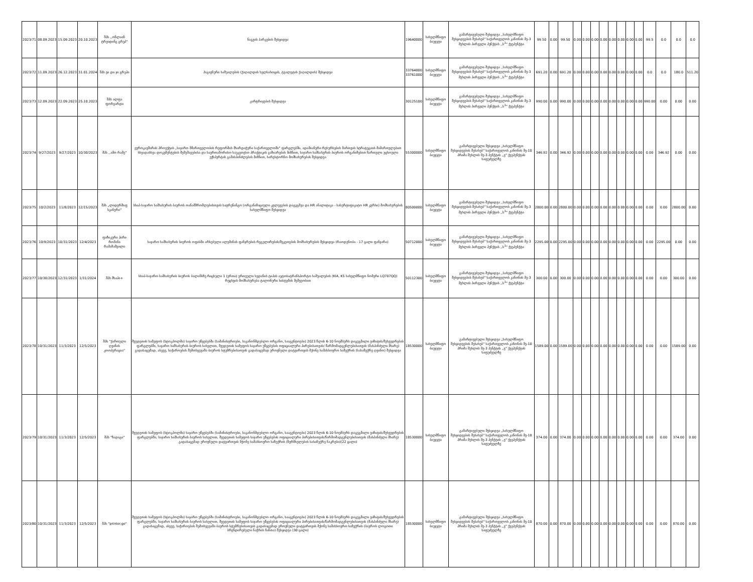| 2023/71 | 08.09.2023 | 15.09.2023 | 20.10.2023 | შპს ,,ონლაინ ტრეიდინგ გრუპ" | ნაგვის პარკების შესყიდვა | 19640000 | სახელმწიფო ბიუჯეტი | გამარტივებული შესყიდვა ,,სახელმწიფო შესყიდვების შესახებ" საქართველოს კანონის მე-3 მუხლის პირველი პუნქტის ,,ს<sup>1</sup>" ქვეპუნქტი | 99.50 | 0.00 | 99.50 | 0.00 | 0.00 | 0.00 | 0.00 | 0.00 | 0.00 | 0.00 | 0.00 | 99.5 | 0.0 | 0.0 | 0.0 |
| 2023/72 | 11.09.2023 | 26.12.2023 | 31.01.2024 | შპს ვი დი ჯი გრუპი | ჰიგიენური საშუალების (ქაღალდის ხელსახოცის, ტუალეტის ქაღალდის) შესყიდვა | 33764000 33761000 | სახელმწიფო ბიუჯეტი | გამარტივებული შესყიდვა ,,სახელმწიფო შესყიდვების შესახებ" საქართველოს კანონის მე-3 მუხლის პირველი პუნქტის ,,ს<sup>1</sup>" ქვეპუნქტი | 691.20 | 0.00 | 691.20 | 0.00 | 0.00 | 0.00 | 0.00 | 0.00 | 0.00 | 0.00 | 0.00 | 0.0 | 0.0 | 180.0 | 511.20 |
| 2023/73 | 12.09.2023 | 22.09.2023 | 25.10.2023 | შპს ალფა ფორვარდი | კარტრიჯების შესყიდვა | 30125100 | სახელმწიფო ბიუჯეტი | გამარტივებული შესყიდვა ,,სახელმწიფო შესყიდვების შესახებ" საქართველოს კანონის მე-3 მუხლის პირველი პუნქტის ,,ს<sup>1</sup>" ქვეპუნქტი | 990.00 | 0.00 | 990.00 | 0.00 | 0.00 | 0.00 | 0.00 | 0.00 | 0.00 | 0.00 | 0.00 | 990.00 | 0.00 | 0.00 | 0.00 |
| 2023/74 | 9/27/2023 | 9/27/2023 | 10/30/2023 | შპს ,,ამო რამე" | ევროკავშირის პროექტის „საჯარო მმართველობის რეფორმის მხარდაჭერა საქართველოში" ფარგლებში, ადამიანური რესურსების მართვის სტრატეგიის მიმართულებით სხვადასხვა დოკუმენტების შემუშავებისა და საერთაშორისო საუკეთესო პრაქტიკის გაზიარების მიზნით, საჯარო სამსახურის ბიუროს ორგანიზებით ჩართული უცხოელი ექსპერტის გამასპინძლების მიზნით, სარესტორნო მომსახურების შესყიდვა | 55300000 | სახელმწიფო ბიუჯეტი | გამარტივებული შესყიდვა „სახელმწიფო შესყიდვების შესახებ" საქართველოს კანონის მე-10 პრიმა მუხლის მე-3 პუნქტის ,,ვ" ქვეპუნქტის საფუძველზე | 346.92 | 0.00 | 346.92 | 0.00 | 0.00 | 0.00 | 0.00 | 0.00 | 0.00 | 0.00 | 0.00 | 0.00 | 346.92 | 0.00 | 0.00 |
| 2023/75 | 10/2/2023 | 11/8/2023 | 12/15/2023 | შპს „ლიდერშიფ სკანერი" | სსიპ-საჯარო სამსახურის ბიუროს თანამშრომლებისთვის სატრენინგო (ორგანიზაციული კვლევების დაგეგმვა და HR ანალიტიკა - სასერტიფიკატო HR კურსი) მომსახურების სახელმწიფო შესყიდვა | 80500000 | სახელმწიფო ბიუჯეტი | გამარტივებული შესყიდვა ,,სახელმწიფო შესყიდვების შესახებ" საქართველოს კანონის მე-3 მუხლის პირველი პუნქტის ,,ს<sup>1</sup>" ქვეპუნქტი | 2800.00 | 0.00 | 2800.00 | 0.00 | 0.00 | 0.00 | 0.00 | 0.00 | 0.00 | 0.00 | 0.00 | 0.00 | 0.00 | 2800.00 | 0.00 |
| 2023/76 | 10/9/2023 | 10/31/2023 | 12/4/2023 | ფიზიკური პირი რომანი რამაზაშვილი | საჯარო სამსახურის ბიუროს ოფისში არსებული ალუმინის ფანჯრების რეგულირების/შეკეთების მომსახურების შესყიდვა (რაოდენობა - 17 ცალი ფანჯარა) | 50712000 | სახელმწიფო ბიუჯეტი | გამარტივებული შესყიდვა ,,სახელმწიფო შესყიდვების შესახებ" საქართველოს კანონის მე-3 მუხლის პირველი პუნქტის ,,ს<sup>1</sup>" ქვეპუნქტი | 2295.00 | 0.00 | 2295.00 | 0.00 | 0.00 | 0.00 | 0.00 | 0.00 | 0.00 | 0.00 | 0.00 | 0.00 | 2295.00 | 0.00 | 0.00 |
| 2023/77 | 10/30/2023 | 12/31/2023 | 1/31/2024 | შპს შხაპი+ | სსიპ-საჯარო სამსახურის ბიუროს ბალანსზე რიცხული 1 (ერთი) ერთეული სედანის ტიპის ავტოსატრანსპორტო საშუალების (KIA, K5 სახელმწიფო ნომერი LQ707QQ) რეცხვის მომსახურება ტალონური სისტემის მეშვეობით | 50112300 | სახელმწიფო ბიუჯეტი | გამარტივებული შესყიდვა ,,სახელმწიფო შესყიდვების შესახებ" საქართველოს კანონის მე-3 მუხლის პირველი პუნქტის ,,ს<sup>1</sup>" ქვეპუნქტი | 300.00 | 0.00 | 300.00 | 0.00 | 0.00 | 0.00 | 0.00 | 0.00 | 0.00 | 0.00 | 0.00 | 0.00 | 0.00 | 300.00 | 0.00 |
| 2023/78 | 10/31/2023 | 11/3/2023 | 12/5/2023 | შპს "ქართული ღვინის კოოპერაცია" | შვედეთის სამეფოს (სტოკჰოლმი) საჯარო უწყებებში (სამინისტროები, საკანონმდებლო ორგანო, სააგენტოები) 2023 წლის 6-10 ნოემბერს დაგეგმილი ვიზიტის/შეხვედრების ფარგლებში, საჯარო სამსახურის ბიუროს სახელით, შვედეთის სამეფოს საჯარო უწყებების ოფიციალური პირებისათვის/ წარმომადგენლებისათვის (მასპინძელი მხარე) გადასაცემად, ასევე, საჭიროების შემთხვევაში ბიუროს სტუმრებისათვის გადასაცემად ეროვნული დატვირთვის მქონე სამახსოვრო საჩუქრის (სასაჩუქრე ღვინო) შესყიდვა | 18530000 | სახელმწიფო ბიუჯეტი | გამარტივებული შესყიდვა „სახელმწიფო შესყიდვების შესახებ" საქართველოს კანონის მე-10 პრიმა მუხლის მე-3 პუნქტის ,,ვ" ქვეპუნქტის საფუძველზე | 1589.00 | 0.00 | 1589.00 | 0.00 | 0.00 | 0.00 | 0.00 | 0.00 | 0.00 | 0.00 | 0.00 | 0.00 | 0.00 | 1589.00 | 0.00 |
| 2023/79 | 10/31/2023 | 11/3/2023 | 12/5/2023 | შპს "ზადაგი" | შვედეთის სამეფოს (სტოკჰოლმი) საჯარო უწყებებში (სამინისტროები, საკანონმდებლო ორგანო, სააგენტოები) 2023 წლის 6-10 ნოემბერს დაგეგმილი ვიზიტის/შეხვედრების ფარგლებში, საჯარო სამსახურის ბიუროს სახელით, შვედეთის სამეფოს საჯარო უწყებების ოფიციალური პირებისათვის/წარმომადგენლებისათვის (მასპინძელი მხარე) გადასაცემად ეროვნული დატვირთვის მქონე სამახსოვრო საჩუქრის (ჩურჩხელების სასაჩუქრე ნაკრები)(22 ცალი) | 18530000 | სახელმწიფო ბიუჯეტი | გამარტივებული შესყიდვა „სახელმწიფო შესყიდვების შესახებ" საქართველოს კანონის მე-10 პრიმა მუხლის მე-3 პუნქტის ,,ვ" ქვეპუნქტის საფუძველზე | 374.00 | 0.00 | 374.00 | 0.00 | 0.00 | 0.00 | 0.00 | 0.00 | 0.00 | 0.00 | 0.00 | 0.00 | 0.00 | 374.00 | 0.00 |
| 2023/80 | 10/31/2023 | 11/3/2023 | 12/5/2023 | შპს "printer.ge" | შვედეთის სამეფოს (სტოკჰოლმი) საჯარო უწყებებში (სამინისტროები, საკანონმდებლო ორგანო, სააგენტოები) 2023 წლის 6-10 ნოემბერს დაგეგმილი ვიზიტის/შეხვედრების ფარგლებში, საჯარო სამსახურის ბიუროს სახელით, შვედეთის სამეფოს საჯარო უწყებების ოფიციალური პირებისათვის/წარმომადგენლებისათვის (მასპინძელი მხარე) გადასაცემად, ასევე, საჭიროების შემთხვევაში ბიუროს სტუმრებისათვის გადასაცემად ეროვნული დატვირთვის მქონე სამახსოვრო საჩუქრის (ბიუროს ლოგოთი ბრენდირებული ნაჭრის ჩანთა) შესყიდვა (30 ცალი) | 18530000 | სახელმწიფო ბიუჯეტი | გამარტივებული შესყიდვა „სახელმწიფო შესყიდვების შესახებ" საქართველოს კანონის მე-10 პრიმა მუხლის მე-3 პუნქტის ,,ვ" ქვეპუნქტის საფუძველზე | 870.00 | 0.00 | 870.00 | 0.00 | 0.00 | 0.00 | 0.00 | 0.00 | 0.00 | 0.00 | 0.00 | 0.00 | 0.00 | 870.00 | 0.00 |